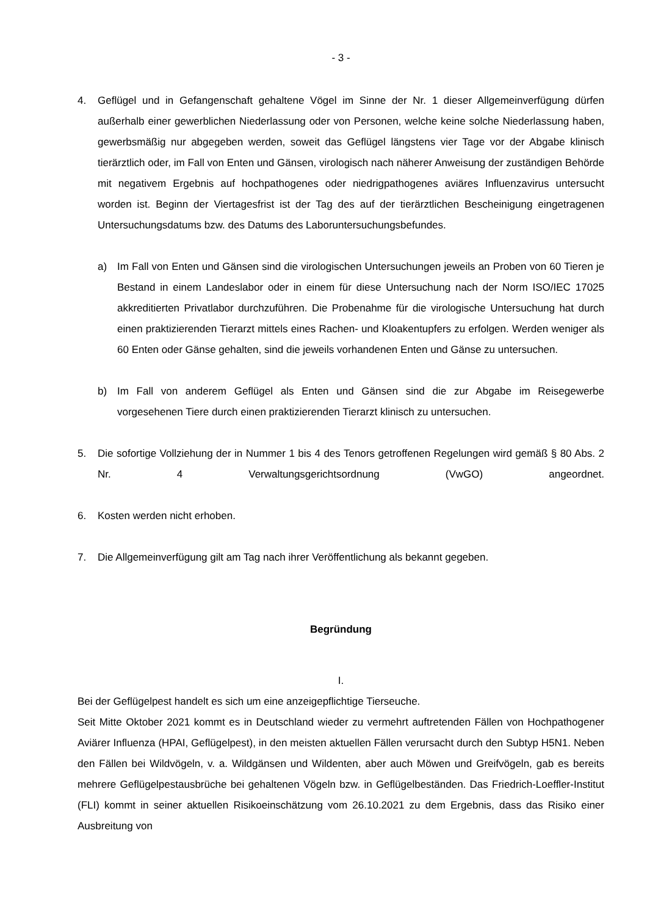- 3 -
4. Geflügel und in Gefangenschaft gehaltene Vögel im Sinne der Nr. 1 dieser Allgemeinverfügung dürfen außerhalb einer gewerblichen Niederlassung oder von Personen, welche keine solche Niederlassung haben, gewerbsmäßig nur abgegeben werden, soweit das Geflügel längstens vier Tage vor der Abgabe klinisch tierärztlich oder, im Fall von Enten und Gänsen, virologisch nach näherer Anweisung der zuständigen Behörde mit negativem Ergebnis auf hochpathogenes oder niedrigpathogenes aviäres Influenzavirus untersucht worden ist. Beginn der Viertagesfrist ist der Tag des auf der tierärztlichen Bescheinigung eingetragenen Untersuchungsdatums bzw. des Datums des Laboruntersuchungsbefundes.
a) Im Fall von Enten und Gänsen sind die virologischen Untersuchungen jeweils an Proben von 60 Tieren je Bestand in einem Landeslabor oder in einem für diese Untersuchung nach der Norm ISO/IEC 17025 akkreditierten Privatlabor durchzuführen. Die Probenahme für die virologische Untersuchung hat durch einen praktizierenden Tierarzt mittels eines Rachen- und Kloakentupfers zu erfolgen. Werden weniger als 60 Enten oder Gänse gehalten, sind die jeweils vorhandenen Enten und Gänse zu untersuchen.
b) Im Fall von anderem Geflügel als Enten und Gänsen sind die zur Abgabe im Reisegewerbe vorgesehenen Tiere durch einen praktizierenden Tierarzt klinisch zu untersuchen.
5. Die sofortige Vollziehung der in Nummer 1 bis 4 des Tenors getroffenen Regelungen wird gemäß § 80 Abs. 2 Nr. 4 Verwaltungsgerichtsordnung (VwGO) angeordnet.
6. Kosten werden nicht erhoben.
7. Die Allgemeinverfügung gilt am Tag nach ihrer Veröffentlichung als bekannt gegeben.
Begründung
I.
Bei der Geflügelpest handelt es sich um eine anzeigepflichtige Tierseuche.
Seit Mitte Oktober 2021 kommt es in Deutschland wieder zu vermehrt auftretenden Fällen von Hochpathogener Aviärer Influenza (HPAI, Geflügelpest), in den meisten aktuellen Fällen verursacht durch den Subtyp H5N1. Neben den Fällen bei Wildvögeln, v. a. Wildgänsen und Wildenten, aber auch Möwen und Greifvögeln, gab es bereits mehrere Geflügelpestausbrüche bei gehaltenen Vögeln bzw. in Geflügelbeständen. Das Friedrich-Loeffler-Institut (FLI) kommt in seiner aktuellen Risikoeinschätzung vom 26.10.2021 zu dem Ergebnis, dass das Risiko einer Ausbreitung von